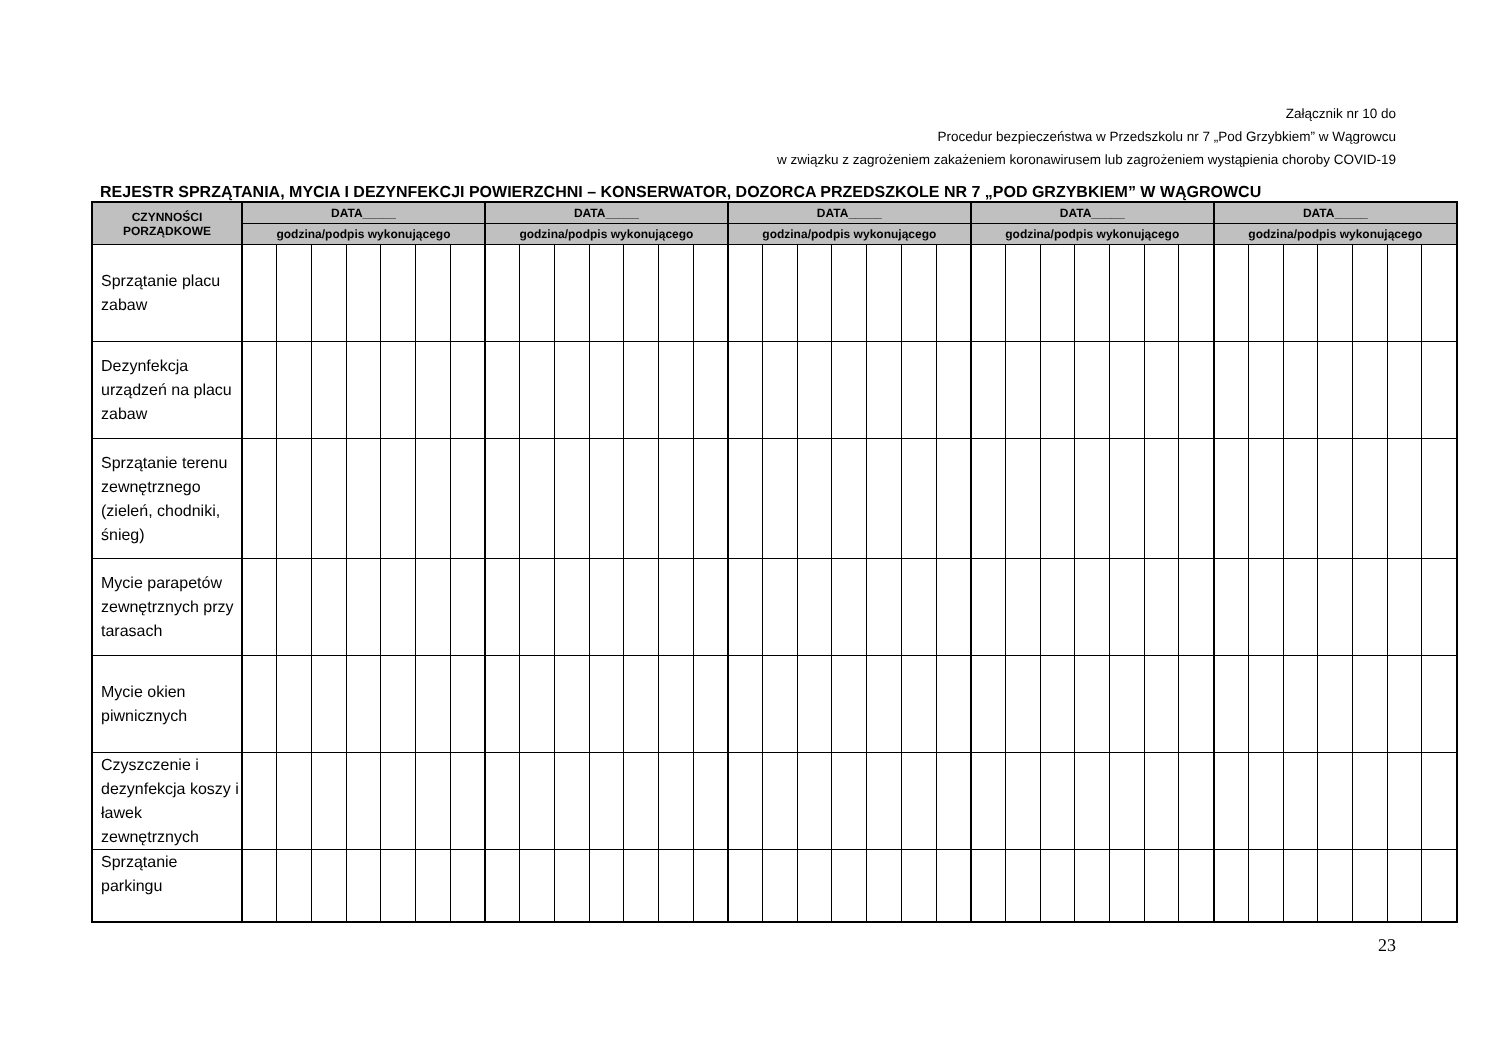Załącznik nr 10 do
Procedur bezpieczeństwa w Przedszkolu nr 7 „Pod Grzybkiem” w Wągrowcu
w związku z zagrożeniem zakażeniem koronawirusem lub zagrożeniem wystąpienia choroby COVID-19
REJESTR SPRZĄTANIA, MYCIA I DEZYNFEKCJI POWIERZCHNI – KONSERWATOR, DOZORCA PRZEDSZKOLE NR 7 „POD GRZYBKIEM” W WĄGROWCU
| CZYNNOŚCI PORZĄDKOWE | DATA_____ | | | | | | | DATA_____ | | | | | | | DATA_____ | | | | | | | DATA_____ | | | | | | | DATA_____ | | | | | | |
| --- | --- | --- | --- | --- | --- | --- | --- | --- | --- | --- | --- | --- | --- | --- | --- | --- | --- | --- | --- | --- | --- | --- | --- | --- | --- | --- | --- | --- | --- | --- | --- | --- | --- | --- | --- |
| | godzina/podpis wykonującego | | | | | | | godzina/podpis wykonującego | | | | | | | godzina/podpis wykonującego | | | | | | | godzina/podpis wykonującego | | | | | | | godzina/podpis wykonującego | | | | | | |
| Sprzątanie placu zabaw | | | | | | | | | | | | | | | | | | | | | | | | | | | | | | | | | | | |
| Dezynfekcja urządzeń na placu zabaw | | | | | | | | | | | | | | | | | | | | | | | | | | | | | | | | | | | |
| Sprzątanie terenu zewnętrznego (zieleń, chodniki, śnieg) | | | | | | | | | | | | | | | | | | | | | | | | | | | | | | | | | | | |
| Mycie parapetów zewnętrznych przy tarasach | | | | | | | | | | | | | | | | | | | | | | | | | | | | | | | | | | | |
| Mycie okien piwnicznych | | | | | | | | | | | | | | | | | | | | | | | | | | | | | | | | | | | |
| Czyszczenie i dezynfekcja koszy i ławek zewnętrznych | | | | | | | | | | | | | | | | | | | | | | | | | | | | | | | | | | | |
| Sprzątanie parkingu | | | | | | | | | | | | | | | | | | | | | | | | | | | | | | | | | | | |
23